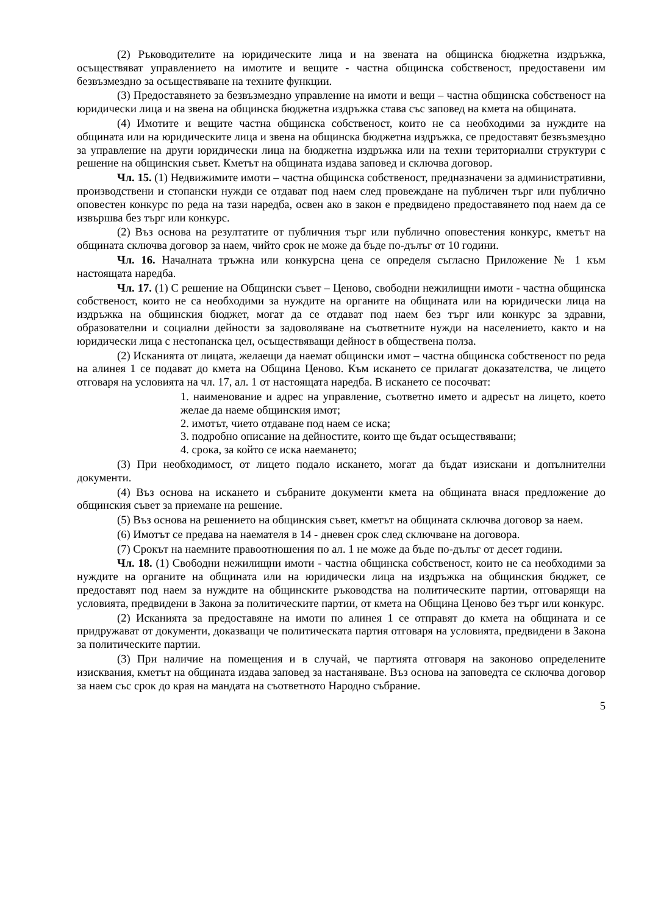(2) Ръководителите на юридическите лица и на звената на общинска бюджетна издръжка, осъществяват управлението на имотите и вещите - частна общинска собственост, предоставени им безвъзмездно за осъществяване на техните функции.
(3) Предоставянето за безвъзмездно управление на имоти и вещи – частна общинска собственост на юридически лица и на звена на общинска бюджетна издръжка става със заповед на кмета на общината.
(4) Имотите и вещите частна общинска собственост, които не са необходими за нуждите на общината или на юридическите лица и звена на общинска бюджетна издръжка, се предоставят безвъзмездно за управление на други юридически лица на бюджетна издръжка или на техни териториални структури с решение на общинския съвет. Кметът на общината издава заповед и сключва договор.
Чл. 15. (1) Недвижимите имоти – частна общинска собственост, предназначени за административни, производствени и стопански нужди се отдават под наем след провеждане на публичен търг или публично оповестен конкурс по реда на тази наредба, освен ако в закон е предвидено предоставянето под наем да се извършва без търг или конкурс.
(2) Въз основа на резултатите от публичния търг или публично оповестения конкурс, кметът на общината сключва договор за наем, чийто срок не може да бъде по-дълъг от 10 години.
Чл. 16. Началната тръжна или конкурсна цена се определя съгласно Приложение № 1 към настоящата наредба.
Чл. 17. (1) С решение на Общински съвет – Ценово, свободни нежилищни имоти - частна общинска собственост, които не са необходими за нуждите на органите на общината или на юридически лица на издръжка на общинския бюджет, могат да се отдават под наем без търг или конкурс за здравни, образователни и социални дейности за задоволяване на съответните нужди на населението, както и на юридически лица с нестопанска цел, осъществяващи дейност в обществена полза.
(2) Исканията от лицата, желаещи да наемат общински имот – частна общинска собственост по реда на алинея 1 се подават до кмета на Община Ценово. Към искането се прилагат доказателства, че лицето отговаря на условията на чл. 17, ал. 1 от настоящата наредба. В искането се посочват:
1. наименование и адрес на управление, съответно името и адресът на лицето, което желае да наеме общинския имот;
2. имотът, чието отдаване под наем се иска;
3. подробно описание на дейностите, които ще бъдат осъществявани;
4. срока, за който се иска наемането;
(3) При необходимост, от лицето подало искането, могат да бъдат изискани и допълнителни документи.
(4) Въз основа на искането и събраните документи кмета на общината внася предложение до общинския съвет за приемане на решение.
(5) Въз основа на решението на общинския съвет, кметът на общината сключва договор за наем.
(6) Имотът се предава на наемателя в 14 - дневен срок след сключване на договора.
(7) Срокът на наемните правоотношения по ал. 1 не може да бъде по-дълъг от десет години.
Чл. 18. (1) Свободни нежилищни имоти - частна общинска собственост, които не са необходими за нуждите на органите на общината или на юридически лица на издръжка на общинския бюджет, се предоставят под наем за нуждите на общинските ръководства на политическите партии, отговарящи на условията, предвидени в Закона за политическите партии, от кмета на Община Ценово без търг или конкурс.
(2) Исканията за предоставяне на имоти по алинея 1 се отправят до кмета на общината и се придружават от документи, доказващи че политическата партия отговаря на условията, предвидени в Закона за политическите партии.
(3) При наличие на помещения и в случай, че партията отговаря на законово определените изисквания, кметът на общината издава заповед за настаняване. Въз основа на заповедта се сключва договор за наем със срок до края на мандата на съответното Народно събрание.
5